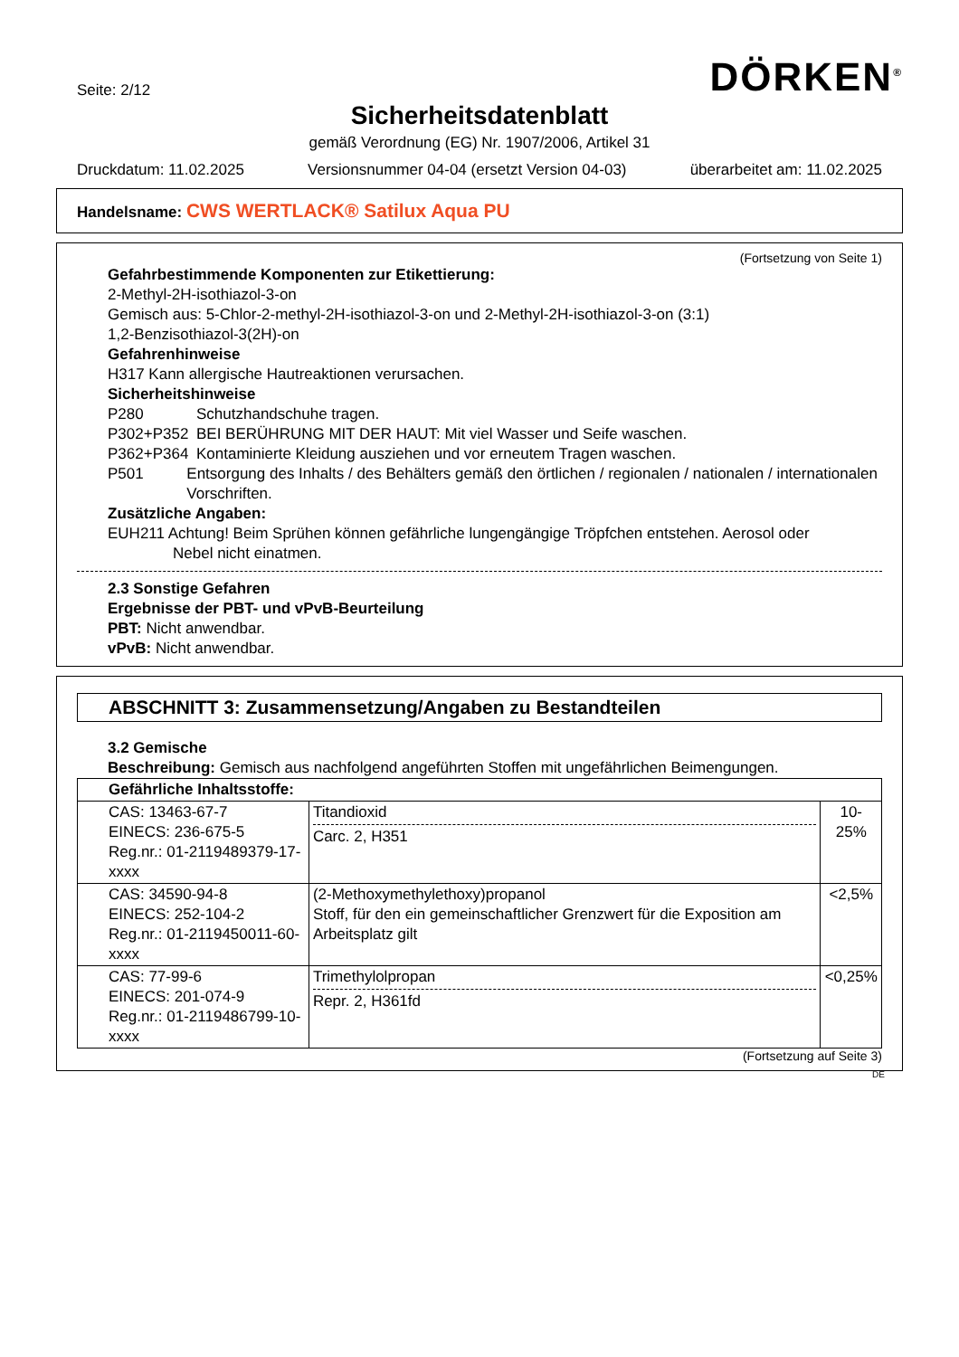Seite: 2/12
DÖRKEN<sup>®</sup>
Sicherheitsdatenblatt
gemäß Verordnung (EG) Nr. 1907/2006, Artikel 31
Druckdatum: 11.02.2025 Versionsnummer 04-04 (ersetzt Version 04-03) überarbeitet am: 11.02.2025
Handelsname: CWS WERTLACK® Satilux Aqua PU
(Fortsetzung von Seite 1)
Gefahrbestimmende Komponenten zur Etikettierung:
2-Methyl-2H-isothiazol-3-on
Gemisch aus: 5-Chlor-2-methyl-2H-isothiazol-3-on und 2-Methyl-2H-isothiazol-3-on (3:1)
1,2-Benzisothiazol-3(2H)-on
Gefahrenhinweise
H317 Kann allergische Hautreaktionen verursachen.
Sicherheitshinweise
P280 Schutzhandschuhe tragen.
P302+P352 BEI BERÜHRUNG MIT DER HAUT: Mit viel Wasser und Seife waschen.
P362+P364 Kontaminierte Kleidung ausziehen und vor erneutem Tragen waschen.
P501 Entsorgung des Inhalts / des Behälters gemäß den örtlichen / regionalen / nationalen / internationalen Vorschriften.
Zusätzliche Angaben:
EUH211 Achtung! Beim Sprühen können gefährliche lungengängige Tröpfchen entstehen. Aerosol oder
Nebel nicht einatmen.
2.3 Sonstige Gefahren
Ergebnisse der PBT- und vPvB-Beurteilung
PBT: Nicht anwendbar.
vPvB: Nicht anwendbar.
ABSCHNITT 3: Zusammensetzung/Angaben zu Bestandteilen
3.2 Gemische
Beschreibung: Gemisch aus nachfolgend angeführten Stoffen mit ungefährlichen Beimengungen.
| Gefährliche Inhaltsstoffe: | | |
| --- | --- | --- |
| CAS: 13463-67-7 EINECS: 236-675-5 Reg.nr.: 01-2119489379-17-xxxx | Titandioxid Carc. 2, H351 | 10-25% |
| CAS: 34590-94-8 EINECS: 252-104-2 Reg.nr.: 01-2119450011-60-xxxx | (2-Methoxymethylethoxy)propanol Stoff, für den ein gemeinschaftlicher Grenzwert für die Exposition am Arbeitsplatz gilt | <2,5% |
| CAS: 77-99-6 EINECS: 201-074-9 Reg.nr.: 01-2119486799-10-xxxx | Trimethylolpropan Repr. 2, H361fd | <0,25% |
(Fortsetzung auf Seite 3)
DE